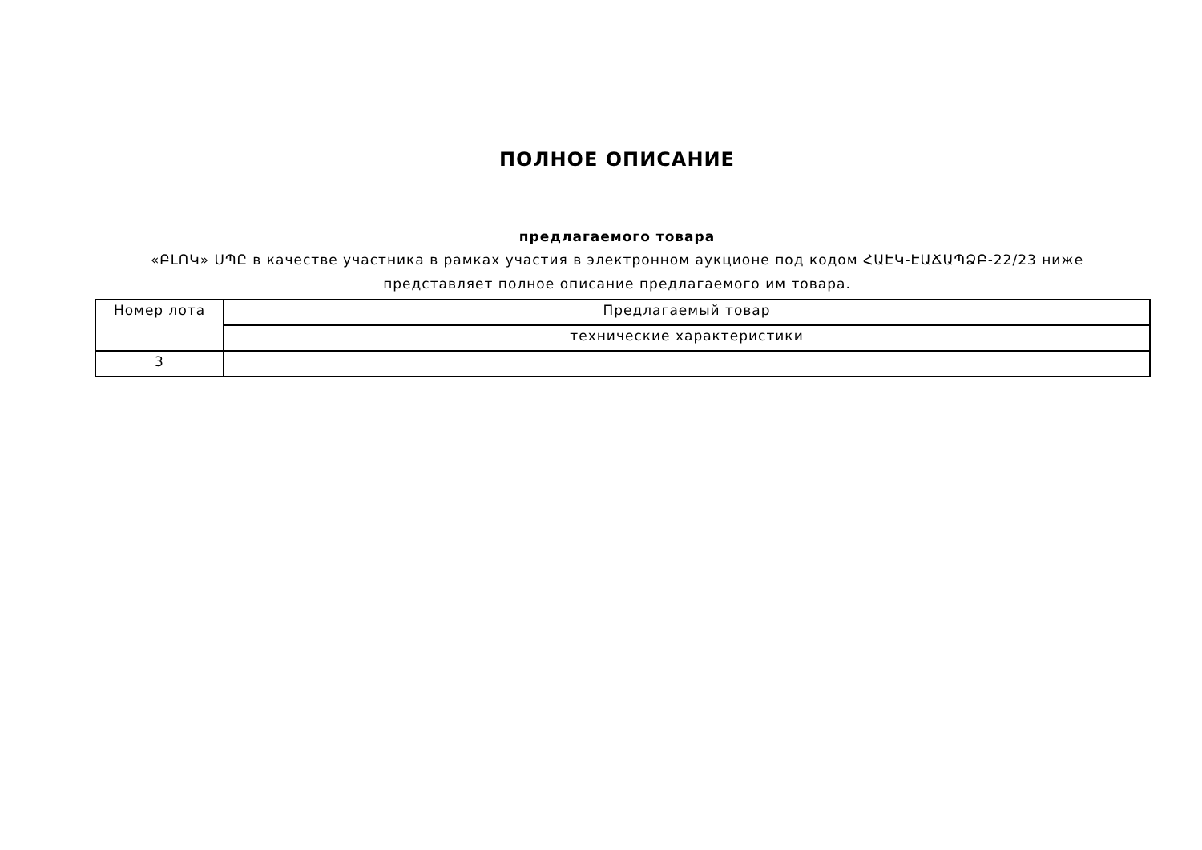ПОЛНОЕ ОПИСАНИЕ
предлагаемого товара
«ԲԼՈԿ» ՍՊԸ в качестве участника в рамках участия в электронном аукционе под кодом ՀԱԷԿ-ԷԱՃԱՊՁԲ-22/23 ниже представляет полное описание предлагаемого им товара.
| Номер лота | Предлагаемый товар |
| --- | --- |
| | технические характеристики |
| 3 | |